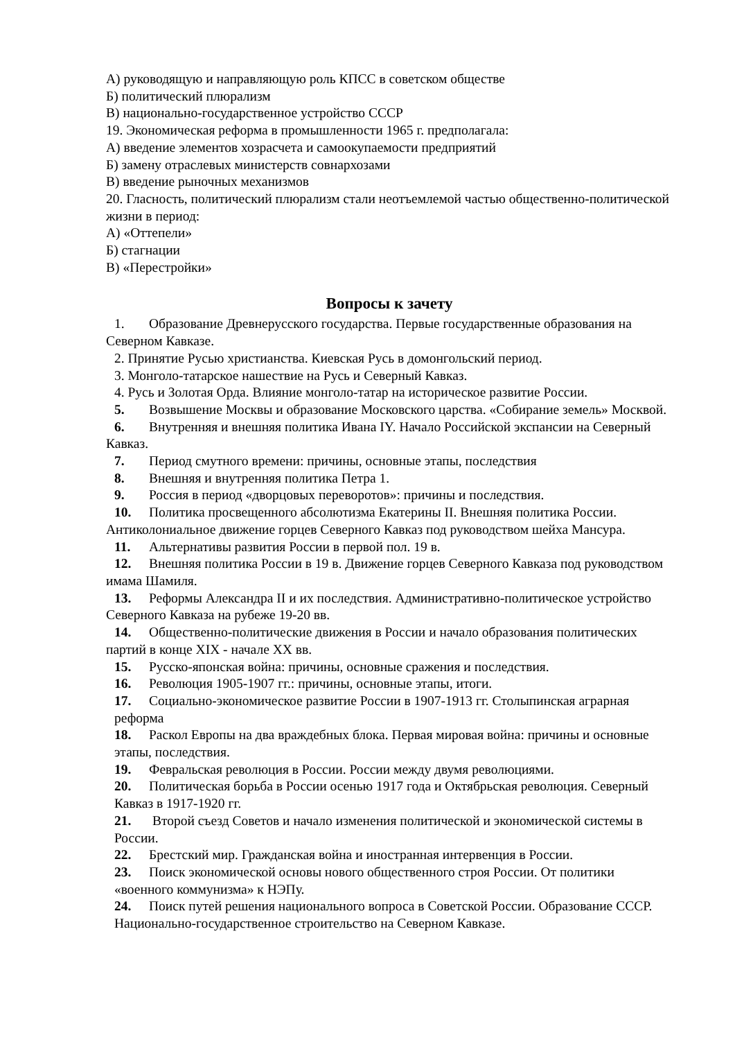А) руководящую и направляющую роль КПСС в советском обществе
Б) политический плюрализм
В) национально-государственное устройство СССР
19. Экономическая реформа в промышленности 1965 г. предполагала:
А) введение элементов хозрасчета и самоокупаемости предприятий
Б) замену отраслевых министерств совнархозами
В) введение рыночных механизмов
20. Гласность, политический плюрализм стали неотъемлемой частью общественно-политической жизни в период:
А) «Оттепели»
Б) стагнации
В) «Перестройки»
Вопросы к зачету
1. Образование Древнерусского государства. Первые государственные образования на Северном Кавказе.
2. Принятие Русью христианства. Киевская Русь в домонгольский период.
3. Монголо-татарское нашествие на Русь и Северный Кавказ.
4. Русь и Золотая Орда. Влияние монголо-татар на историческое развитие России.
5. Возвышение Москвы и образование Московского царства. «Собирание земель» Москвой.
6. Внутренняя и внешняя политика Ивана IY. Начало Российской экспансии на Северный Кавказ.
7. Период смутного времени: причины, основные этапы, последствия
8. Внешняя и внутренняя политика Петра 1.
9. Россия в период «дворцовых переворотов»: причины и последствия.
10. Политика просвещенного абсолютизма Екатерины II. Внешняя политика России. Антиколониальное движение горцев Северного Кавказ под руководством шейха Мансура.
11. Альтернативы развития России в первой пол. 19 в.
12. Внешняя политика России в 19 в. Движение горцев Северного Кавказа под руководством имама Шамиля.
13. Реформы Александра II и их последствия. Административно-политическое устройство Северного Кавказа на рубеже 19-20 вв.
14. Общественно-политические движения в России и начало образования политических партий в конце XIX - начале XX вв.
15. Русско-японская война: причины, основные сражения и последствия.
16. Революция 1905-1907 гг.: причины, основные этапы, итоги.
17. Социально-экономическое развитие России в 1907-1913 гг. Столыпинская аграрная реформа
18. Раскол Европы на два враждебных блока. Первая мировая война: причины и основные этапы, последствия.
19. Февральская революция в России. России между двумя революциями.
20. Политическая борьба в России осенью 1917 года и Октябрьская революция. Северный Кавказ в 1917-1920 гг.
21. Второй съезд Советов и начало изменения политической и экономической системы в России.
22. Брестский мир. Гражданская война и иностранная интервенция в России.
23. Поиск экономической основы нового общественного строя России. От политики «военного коммунизма» к НЭПу.
24. Поиск путей решения национального вопроса в Советской России. Образование СССР. Национально-государственное строительство на Северном Кавказе.